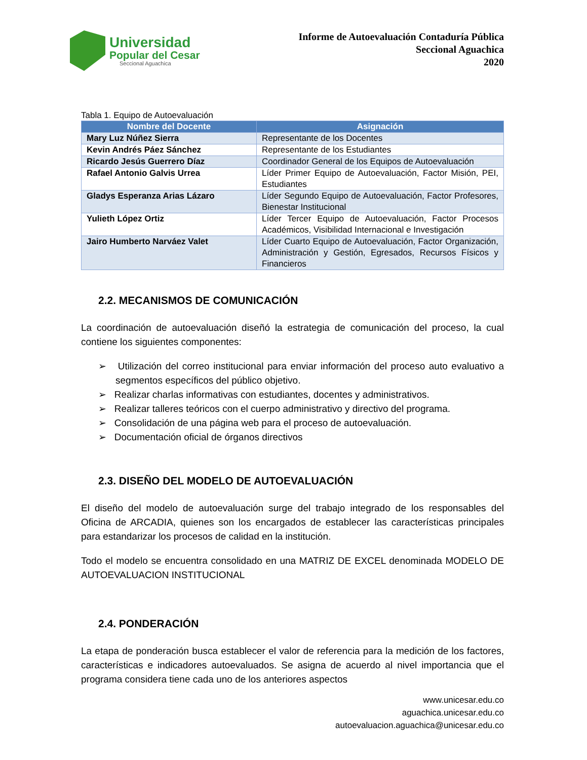Universidad
Popular del Cesar
Seccional Aguachica
Informe de Autoevaluación Contaduría Pública
Seccional Aguachica
2020
Tabla 1. Equipo de Autoevaluación
| Nombre del Docente | Asignación |
| --- | --- |
| Mary Luz Núñez Sierra | Representante de los Docentes |
| Kevin Andrés Páez Sánchez | Representante de los Estudiantes |
| Ricardo Jesús Guerrero Díaz | Coordinador General de los Equipos de Autoevaluación |
| Rafael Antonio Galvis Urrea | Líder Primer Equipo de Autoevaluación, Factor Misión, PEI, Estudiantes |
| Gladys Esperanza Arias Lázaro | Líder Segundo Equipo de Autoevaluación, Factor Profesores, Bienestar Institucional |
| Yulieth López Ortiz | Líder Tercer Equipo de Autoevaluación, Factor Procesos Académicos, Visibilidad Internacional e Investigación |
| Jairo Humberto Narváez Valet | Líder Cuarto Equipo de Autoevaluación, Factor Organización, Administración y Gestión, Egresados, Recursos Físicos y Financieros |
2.2. MECANISMOS DE COMUNICACIÓN
La coordinación de autoevaluación diseñó la estrategia de comunicación del proceso, la cual contiene los siguientes componentes:
➢ Utilización del correo institucional para enviar información del proceso auto evaluativo a segmentos específicos del público objetivo.
➢ Realizar charlas informativas con estudiantes, docentes y administrativos.
➢ Realizar talleres teóricos con el cuerpo administrativo y directivo del programa.
➢ Consolidación de una página web para el proceso de autoevaluación.
➢ Documentación oficial de órganos directivos
2.3. DISEÑO DEL MODELO DE AUTOEVALUACIÓN
El diseño del modelo de autoevaluación surge del trabajo integrado de los responsables del Oficina de ARCADIA, quienes son los encargados de establecer las características principales para estandarizar los procesos de calidad en la institución.
Todo el modelo se encuentra consolidado en una MATRIZ DE EXCEL denominada MODELO DE AUTOEVALUACION INSTITUCIONAL
2.4. PONDERACIÓN
La etapa de ponderación busca establecer el valor de referencia para la medición de los factores, características e indicadores autoevaluados. Se asigna de acuerdo al nivel importancia que el programa considera tiene cada uno de los anteriores aspectos
www.unicesar.edu.co
aguachica.unicesar.edu.co
autoevaluacion.aguachica@unicesar.edu.co